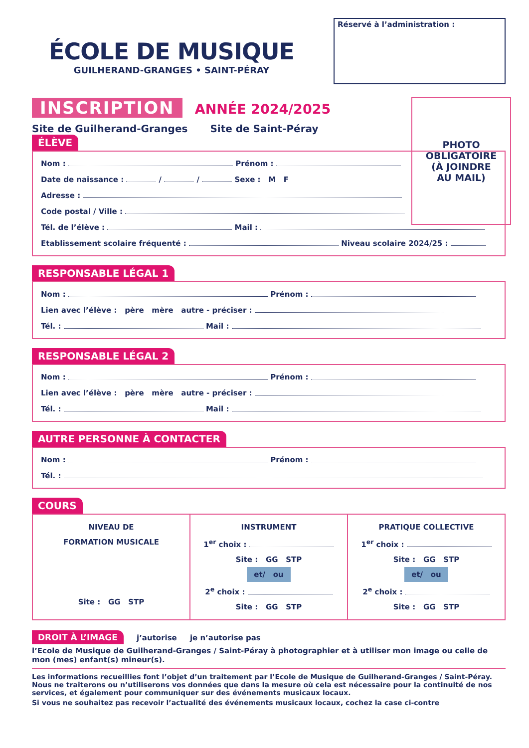ÉCOLE DE MUSIQUE
GUILHERAND-GRANGES • SAINT-PÉRAY
Réservé à l’administration :
INSCRIPTION ANNÉE 2024/2025
Site de Guilherand-Granges Site de Saint-Péray
PHOTO
OBLIGATOIRE
(À JOINDRE
AU MAIL)
ÉLÈVE
Nom : Prénom :
Date de naissance : / / Sexe : M F
Adresse :
Code postal / Ville :
Tél. de l’élève : Mail :
Etablissement scolaire fréquenté : Niveau scolaire 2024/25 :
RESPONSABLE LÉGAL 1
Nom : Prénom :
Lien avec l’élève : père mère autre - préciser :
Tél. : Mail :
RESPONSABLE LÉGAL 2
Nom : Prénom :
Lien avec l’élève : père mère autre - préciser :
Tél. : Mail :
AUTRE PERSONNE À CONTACTER
Nom : Prénom :
Tél. :
COURS
NIVEAU DE
FORMATION MUSICALE
Site : GG STP
INSTRUMENT
1<sup>er</sup> choix :
Site : GG STP
et/ ou
2<sup>e</sup> choix :
Site : GG STP
PRATIQUE COLLECTIVE
1<sup>er</sup> choix :
Site : GG STP
et/ ou
2<sup>e</sup> choix :
Site : GG STP
DROIT À L’IMAGE j’autorise je n’autorise pas
l’Ecole de Musique de Guilherand-Granges / Saint-Péray à photographier et à utiliser mon image ou celle de mon (mes) enfant(s) mineur(s).
Les informations recueillies font l’objet d’un traitement par l’Ecole de Musique de Guilherand-Granges / Saint-Péray. Nous ne traiterons ou n’utiliserons vos données que dans la mesure où cela est nécessaire pour la continuité de nos services, et également pour communiquer sur des événements musicaux locaux.
Si vous ne souhaitez pas recevoir l’actualité des événements musicaux locaux, cochez la case ci-contre